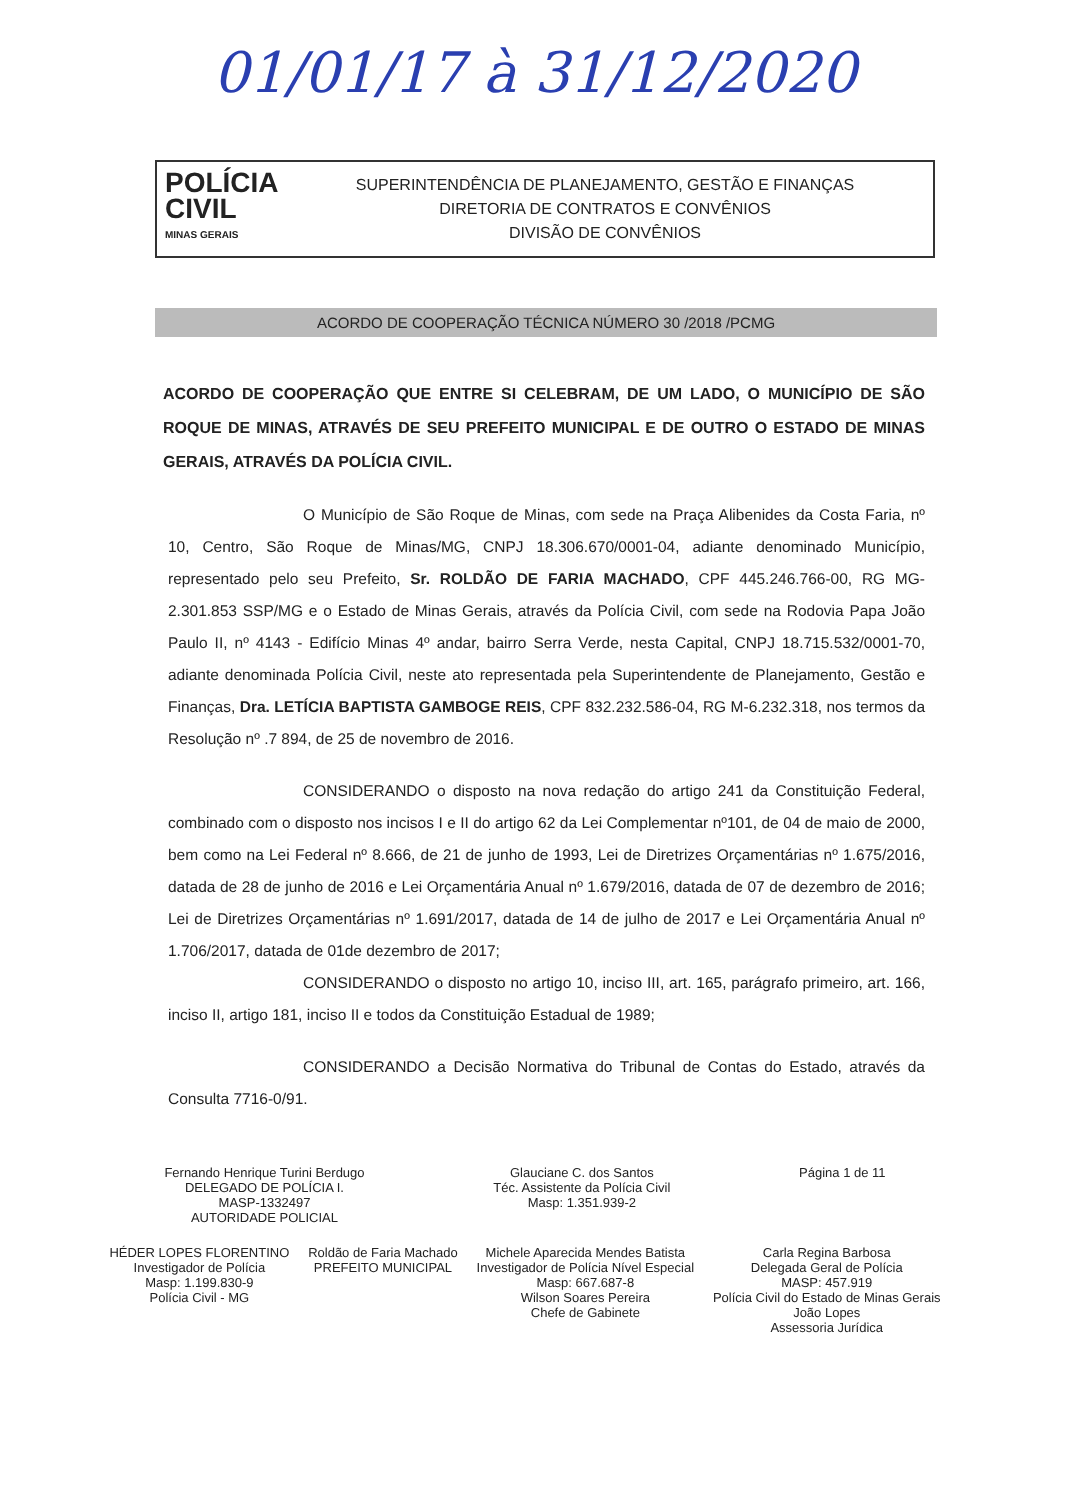01/01/17 à 31/12/2020
POLÍCIA
CIVIL
MINAS GERAIS
SUPERINTENDÊNCIA DE PLANEJAMENTO, GESTÃO E FINANÇAS
DIRETORIA DE CONTRATOS E CONVÊNIOS
DIVISÃO DE CONVÊNIOS
ACORDO DE COOPERAÇÃO TÉCNICA NÚMERO 30 /2018 /PCMG
ACORDO DE COOPERAÇÃO QUE ENTRE SI CELEBRAM, DE UM LADO, O MUNICÍPIO DE SÃO ROQUE DE MINAS, ATRAVÉS DE SEU PREFEITO MUNICIPAL E DE OUTRO O ESTADO DE MINAS GERAIS, ATRAVÉS DA POLÍCIA CIVIL.
O Município de São Roque de Minas, com sede na Praça Alibenides da Costa Faria, nº 10, Centro, São Roque de Minas/MG, CNPJ 18.306.670/0001-04, adiante denominado Município, representado pelo seu Prefeito, Sr. ROLDÃO DE FARIA MACHADO, CPF 445.246.766-00, RG MG-2.301.853 SSP/MG e o Estado de Minas Gerais, através da Polícia Civil, com sede na Rodovia Papa João Paulo II, nº 4143 - Edifício Minas 4º andar, bairro Serra Verde, nesta Capital, CNPJ 18.715.532/0001-70, adiante denominada Polícia Civil, neste ato representada pela Superintendente de Planejamento, Gestão e Finanças, Dra. LETÍCIA BAPTISTA GAMBOGE REIS, CPF 832.232.586-04, RG M-6.232.318, nos termos da Resolução nº .7 894, de 25 de novembro de 2016.
CONSIDERANDO o disposto na nova redação do artigo 241 da Constituição Federal, combinado com o disposto nos incisos I e II do artigo 62 da Lei Complementar nº101, de 04 de maio de 2000, bem como na Lei Federal nº 8.666, de 21 de junho de 1993, Lei de Diretrizes Orçamentárias nº 1.675/2016, datada de 28 de junho de 2016 e Lei Orçamentária Anual nº 1.679/2016, datada de 07 de dezembro de 2016; Lei de Diretrizes Orçamentárias nº 1.691/2017, datada de 14 de julho de 2017 e Lei Orçamentária Anual nº 1.706/2017, datada de 01de dezembro de 2017;
CONSIDERANDO o disposto no artigo 10, inciso III, art. 165, parágrafo primeiro, art. 166, inciso II, artigo 181, inciso II e todos da Constituição Estadual de 1989;
CONSIDERANDO a Decisão Normativa do Tribunal de Contas do Estado, através da Consulta 7716-0/91.
Fernando Henrique Turini Berdugo
DELEGADO DE POLÍCIA I.
MASP-1332497
AUTORIDADE POLICIAL
Glauciane C. dos Santos
Téc. Assistente da Polícia Civil
Masp: 1.351.939-2
Página 1 de 11
HÉDER LOPES FLORENTINO
Investigador de Polícia
Masp: 1.199.830-9
Polícia Civil - MG
Roldão de Faria Machado
PREFEITO MUNICIPAL
Michele Aparecida Mendes Batista
Investigador de Polícia Nível Especial
Masp: 667.687-8
Wilson Soares Pereira
Chefe de Gabinete
Carla Regina Barbosa
Delegada Geral de Polícia
MASP: 457.919
Polícia Civil do Estado de Minas Gerais
João Lopes
Assessoria Jurídica